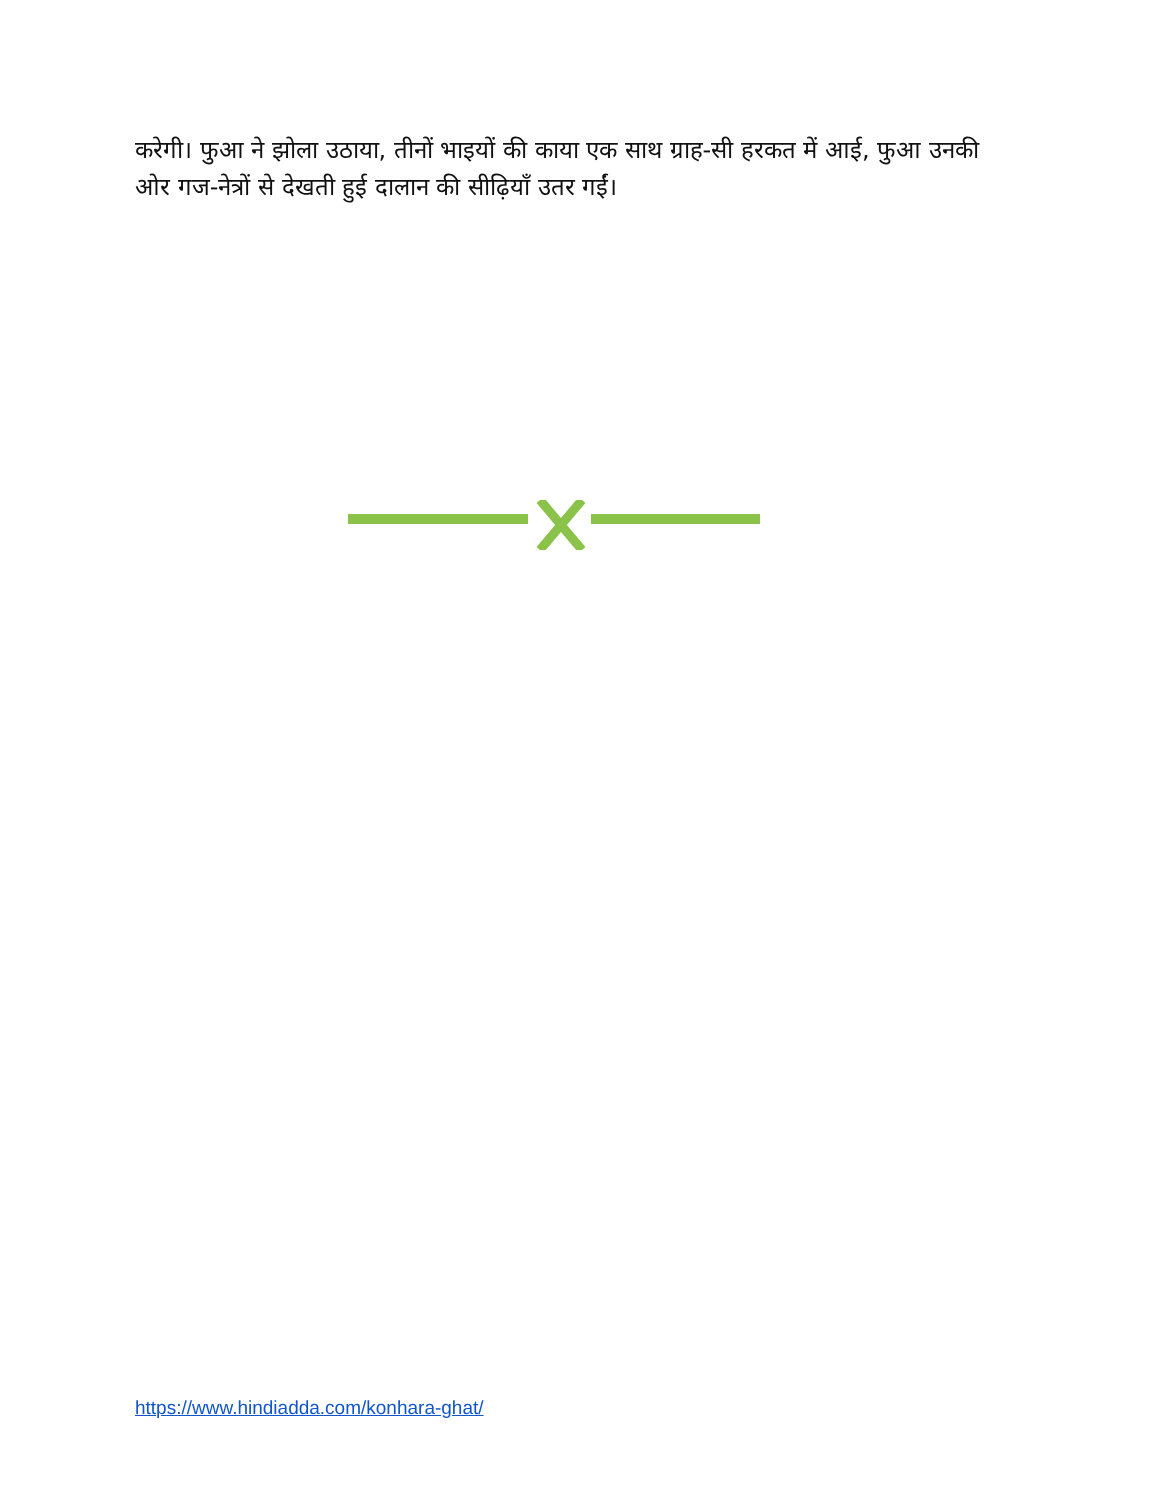करेगी। फुआ ने झोला उठाया, तीनों भाइयों की काया एक साथ ग्राह-सी हरकत में आई, फुआ उनकी ओर गज-नेत्रों से देखती हुई दालान की सीढ़ियाँ उतर गईं।
https://www.hindiadda.com/konhara-ghat/